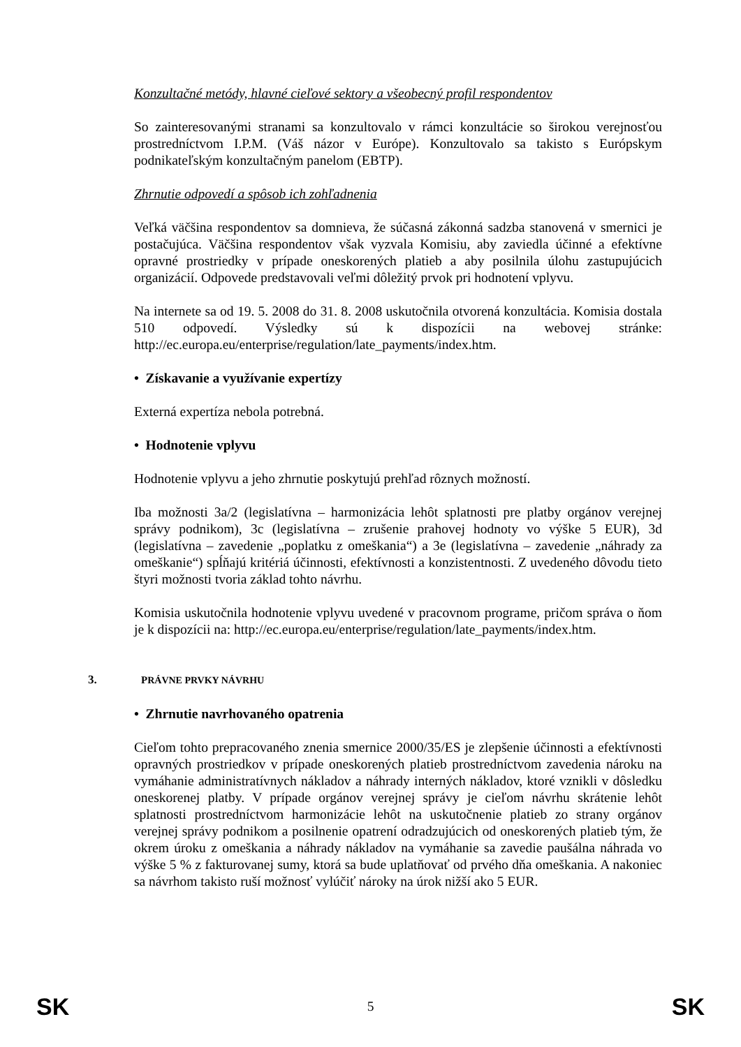Konzultačné metódy, hlavné cieľové sektory a všeobecný profil respondentov
So zainteresovanými stranami sa konzultovalo v rámci konzultácie so širokou verejnosťou prostredníctvom I.P.M. (Váš názor v Európe). Konzultovalo sa takisto s Európskym podnikateľským konzultačným panelom (EBTP).
Zhrnutie odpovedí a spôsob ich zohľadnenia
Veľká väčšina respondentov sa domnieva, že súčasná zákonná sadzba stanovená v smernici je postačujúca. Väčšina respondentov však vyzvala Komisiu, aby zaviedla účinné a efektívne opravné prostriedky v prípade oneskorených platieb a aby posilnila úlohu zastupujúcich organizácií. Odpovede predstavovali veľmi dôležitý prvok pri hodnotení vplyvu.
Na internete sa od 19. 5. 2008 do 31. 8. 2008 uskutočnila otvorená konzultácia. Komisia dostala 510 odpovedí. Výsledky sú k dispozícii na webovej stránke: http://ec.europa.eu/enterprise/regulation/late_payments/index.htm.
• Získavanie a využívanie expertízy
Externá expertíza nebola potrebná.
• Hodnotenie vplyvu
Hodnotenie vplyvu a jeho zhrnutie poskytujú prehľad rôznych možností.
Iba možnosti 3a/2 (legislatívna – harmonizácia lehôt splatnosti pre platby orgánov verejnej správy podnikom), 3c (legislatívna – zrušenie prahovej hodnoty vo výške 5 EUR), 3d (legislatívna – zavedenie „poplatku z omeškania“) a 3e (legislatívna – zavedenie „náhrady za omeškanie“) spĺňajú kritériá účinnosti, efektívnosti a konzistentnosti. Z uvedeného dôvodu tieto štyri možnosti tvoria základ tohto návrhu.
Komisia uskutočnila hodnotenie vplyvu uvedené v pracovnom programe, pričom správa o ňom je k dispozícii na: http://ec.europa.eu/enterprise/regulation/late_payments/index.htm.
3. PRÁVNE PRVKY NÁVRHU
• Zhrnutie navrhovaného opatrenia
Cieľom tohto prepracovaného znenia smernice 2000/35/ES je zlepšenie účinnosti a efektívnosti opravných prostriedkov v prípade oneskorených platieb prostredníctvom zavedenia nároku na vymáhanie administratívnych nákladov a náhrady interných nákladov, ktoré vznikli v dôsledku oneskorenej platby. V prípade orgánov verejnej správy je cieľom návrhu skrátenie lehôt splatnosti prostredníctvom harmonizácie lehôt na uskutočnenie platieb zo strany orgánov verejnej správy podnikom a posilnenie opatrení odradzujúcich od oneskorených platieb tým, že okrem úroku z omeškania a náhrady nákladov na vymáhanie sa zavedie paušálna náhrada vo výške 5 % z fakturovanej sumy, ktorá sa bude uplatňovať od prvého dňa omeškania. A nakoniec sa návrhom takisto ruší možnosť vylúčiť nároky na úrok nižší ako 5 EUR.
SK 5 SK